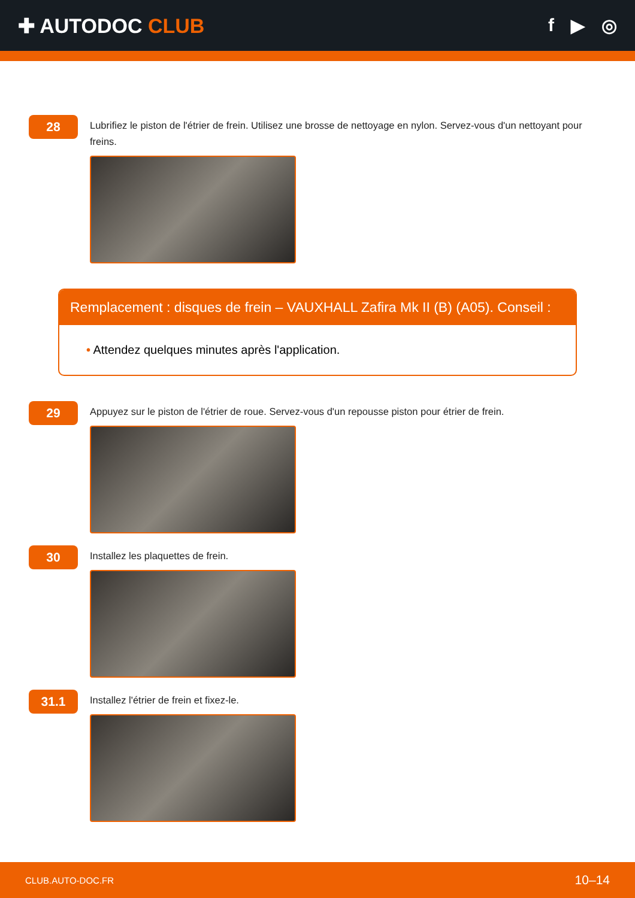✚ AUTODOC CLUB f ▶ ◎
28
Lubrifiez le piston de l'étrier de frein. Utilisez une brosse de nettoyage en nylon. Servez-vous d'un nettoyant pour freins.
Remplacement : disques de frein – VAUXHALL Zafira Mk II (B) (A05). Conseil :
• Attendez quelques minutes après l'application.
29
Appuyez sur le piston de l'étrier de roue. Servez-vous d'un repousse piston pour étrier de frein.
30
Installez les plaquettes de frein.
31.1
Installez l'étrier de frein et fixez-le.
CLUB.AUTO-DOC.FR 10–14